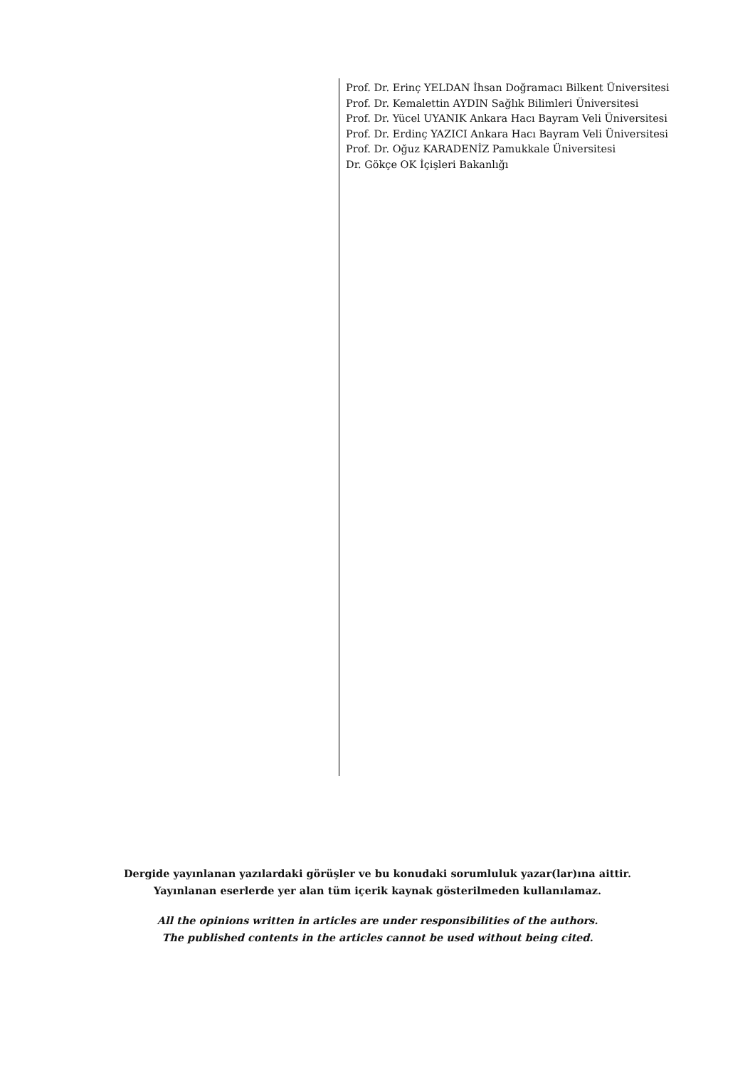Prof. Dr. Erinç YELDAN İhsan Doğramacı Bilkent Üniversitesi
Prof. Dr. Kemalettin AYDIN Sağlık Bilimleri Üniversitesi
Prof. Dr. Yücel UYANIK Ankara Hacı Bayram Veli Üniversitesi
Prof. Dr. Erdinç YAZICI Ankara Hacı Bayram Veli Üniversitesi
Prof. Dr. Oğuz KARADENİZ Pamukkale Üniversitesi
Dr. Gökçe OK İçişleri Bakanlığı
Dergide yayınlanan yazılardaki görüşler ve bu konudaki sorumluluk yazar(lar)ına aittir.
Yayınlanan eserlerde yer alan tüm içerik kaynak gösterilmeden kullanılamaz.
All the opinions written in articles are under responsibilities of the authors.
The published contents in the articles cannot be used without being cited.